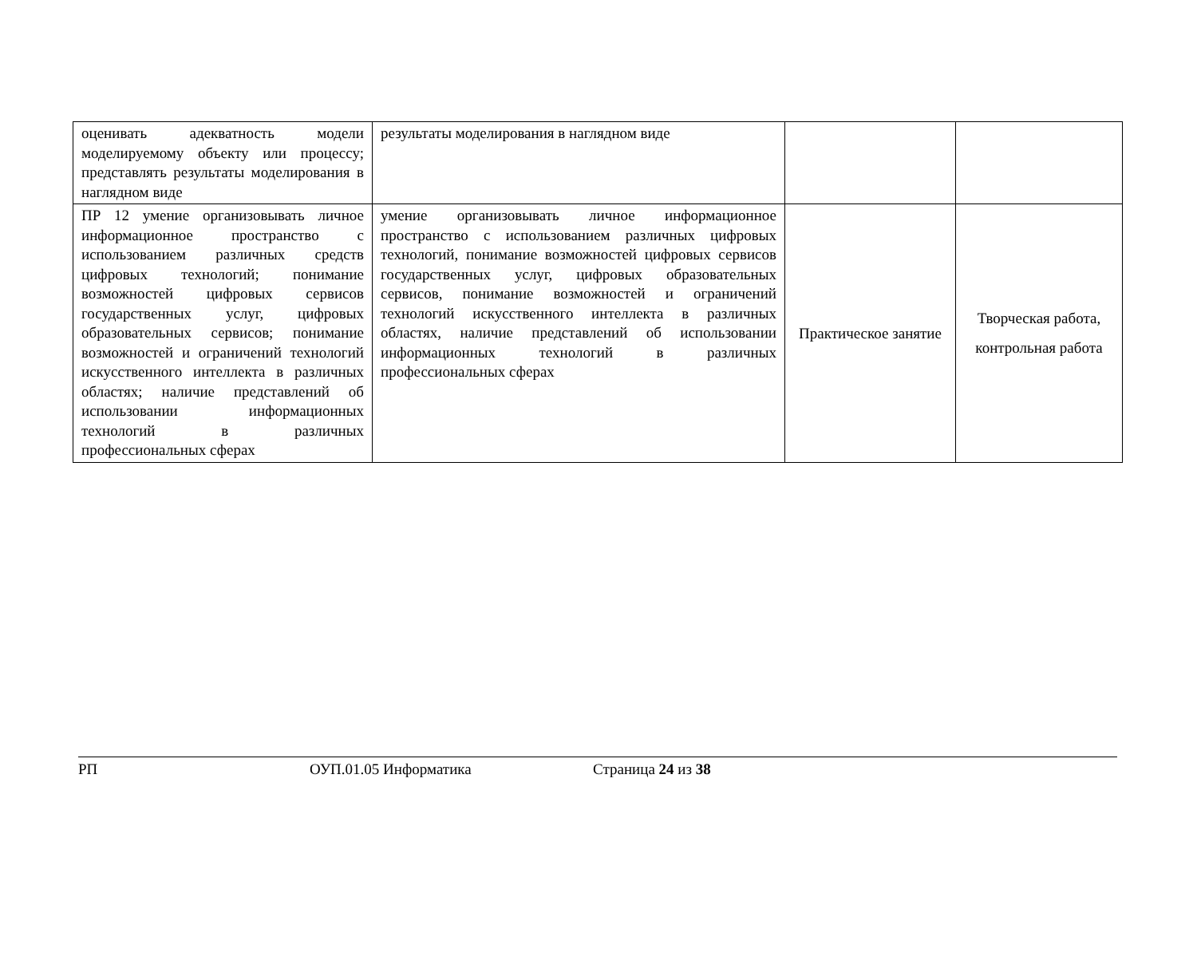| оценивать адекватность модели моделируемому объекту или процессу; представлять результаты моделирования в наглядном виде | результаты моделирования в наглядном виде | | |
| ПР 12 умение организовывать личное информационное пространство с использованием различных средств цифровых технологий; понимание возможностей цифровых сервисов государственных услуг, цифровых образовательных сервисов; понимание возможностей и ограничений технологий искусственного интеллекта в различных областях; наличие представлений об использовании информационных технологий в различных профессиональных сферах | умение организовывать личное информационное пространство с использованием различных цифровых технологий, понимание возможностей цифровых сервисов государственных услуг, цифровых образовательных сервисов, понимание возможностей и ограничений технологий искусственного интеллекта в различных областях, наличие представлений об использовании информационных технологий в различных профессиональных сферах | Практическое занятие | Творческая работа, контрольная работа |
РП ОУП.01.05 Информатика Страница 24 из 38